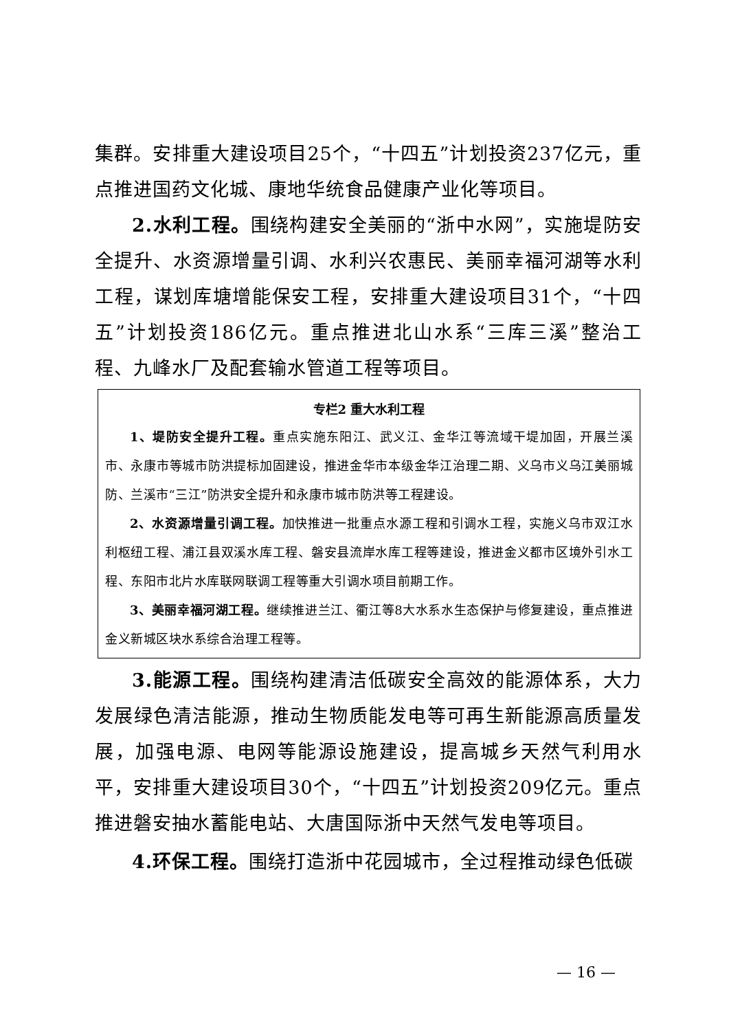集群。安排重大建设项目25个，“十四五”计划投资237亿元，重点推进国药文化城、康地华统食品健康产业化等项目。
2.水利工程。围绕构建安全美丽的“浙中水网”，实施堤防安全提升、水资源增量引调、水利兴农惠民、美丽幸福河湖等水利工程，谋划库塘增能保安工程，安排重大建设项目31个，“十四五”计划投资186亿元。重点推进北山水系“三库三溪”整治工程、九峰水厂及配套输水管道工程等项目。
专栏2 重大水利工程
1、堤防安全提升工程。重点实施东阳江、武义江、金华江等流域干堤加固，开展兰溪市、永康市等城市防洪提标加固建设，推进金华市本级金华江治理二期、义乌市义乌江美丽城防、兰溪市“三江”防洪安全提升和永康市城市防洪等工程建设。
2、水资源增量引调工程。加快推进一批重点水源工程和引调水工程，实施义乌市双江水利枢纽工程、浦江县双溪水库工程、磐安县流岸水库工程等建设，推进金义都市区境外引水工程、东阳市北片水库联网联调工程等重大引调水项目前期工作。
3、美丽幸福河湖工程。继续推进兰江、衢江等8大水系水生态保护与修复建设，重点推进金义新城区块水系综合治理工程等。
3.能源工程。围绕构建清洁低碳安全高效的能源体系，大力发展绿色清洁能源，推动生物质能发电等可再生新能源高质量发展，加强电源、电网等能源设施建设，提高城乡天然气利用水平，安排重大建设项目30个，“十四五”计划投资209亿元。重点推进磐安抽水蓄能电站、大唐国际浙中天然气发电等项目。
4.环保工程。围绕打造浙中花园城市，全过程推动绿色低碳
— 16 —